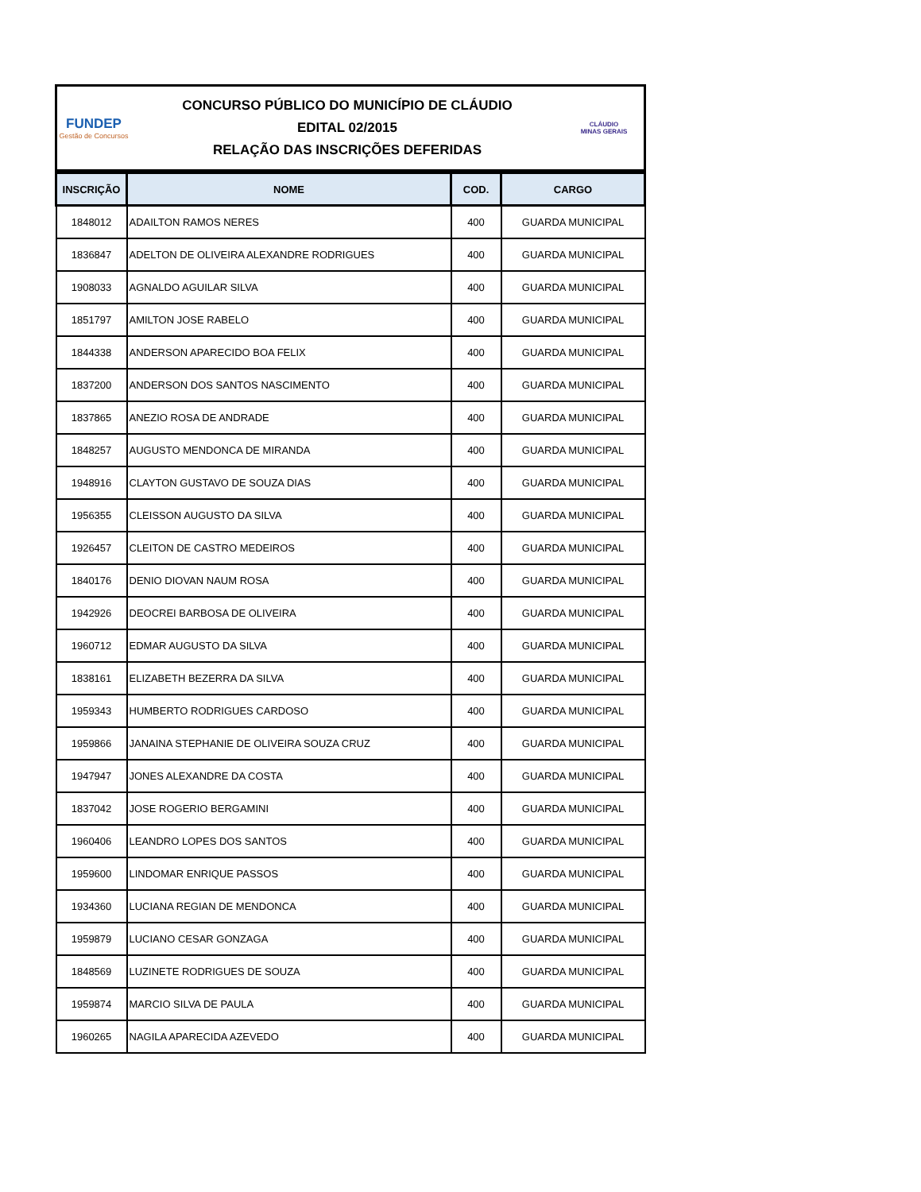FUNDEP
Gestão de Concursos
CONCURSO PÚBLICO DO MUNICÍPIO DE CLÁUDIO
EDITAL 02/2015
RELAÇÃO DAS INSCRIÇÕES DEFERIDAS
CLÁUDIO
MINAS GERAIS
| INSCRIÇÃO | NOME | COD. | CARGO |
| --- | --- | --- | --- |
| 1848012 | ADAILTON RAMOS NERES | 400 | GUARDA MUNICIPAL |
| 1836847 | ADELTON DE OLIVEIRA ALEXANDRE RODRIGUES | 400 | GUARDA MUNICIPAL |
| 1908033 | AGNALDO AGUILAR SILVA | 400 | GUARDA MUNICIPAL |
| 1851797 | AMILTON JOSE RABELO | 400 | GUARDA MUNICIPAL |
| 1844338 | ANDERSON APARECIDO BOA FELIX | 400 | GUARDA MUNICIPAL |
| 1837200 | ANDERSON DOS SANTOS NASCIMENTO | 400 | GUARDA MUNICIPAL |
| 1837865 | ANEZIO ROSA DE ANDRADE | 400 | GUARDA MUNICIPAL |
| 1848257 | AUGUSTO MENDONCA DE MIRANDA | 400 | GUARDA MUNICIPAL |
| 1948916 | CLAYTON GUSTAVO DE SOUZA DIAS | 400 | GUARDA MUNICIPAL |
| 1956355 | CLEISSON AUGUSTO DA SILVA | 400 | GUARDA MUNICIPAL |
| 1926457 | CLEITON DE CASTRO MEDEIROS | 400 | GUARDA MUNICIPAL |
| 1840176 | DENIO DIOVAN NAUM ROSA | 400 | GUARDA MUNICIPAL |
| 1942926 | DEOCREI BARBOSA DE OLIVEIRA | 400 | GUARDA MUNICIPAL |
| 1960712 | EDMAR AUGUSTO DA SILVA | 400 | GUARDA MUNICIPAL |
| 1838161 | ELIZABETH BEZERRA DA SILVA | 400 | GUARDA MUNICIPAL |
| 1959343 | HUMBERTO RODRIGUES CARDOSO | 400 | GUARDA MUNICIPAL |
| 1959866 | JANAINA STEPHANIE DE OLIVEIRA SOUZA CRUZ | 400 | GUARDA MUNICIPAL |
| 1947947 | JONES ALEXANDRE DA COSTA | 400 | GUARDA MUNICIPAL |
| 1837042 | JOSE ROGERIO BERGAMINI | 400 | GUARDA MUNICIPAL |
| 1960406 | LEANDRO LOPES DOS SANTOS | 400 | GUARDA MUNICIPAL |
| 1959600 | LINDOMAR ENRIQUE PASSOS | 400 | GUARDA MUNICIPAL |
| 1934360 | LUCIANA REGIAN DE MENDONCA | 400 | GUARDA MUNICIPAL |
| 1959879 | LUCIANO CESAR GONZAGA | 400 | GUARDA MUNICIPAL |
| 1848569 | LUZINETE RODRIGUES DE SOUZA | 400 | GUARDA MUNICIPAL |
| 1959874 | MARCIO SILVA DE PAULA | 400 | GUARDA MUNICIPAL |
| 1960265 | NAGILA APARECIDA AZEVEDO | 400 | GUARDA MUNICIPAL |